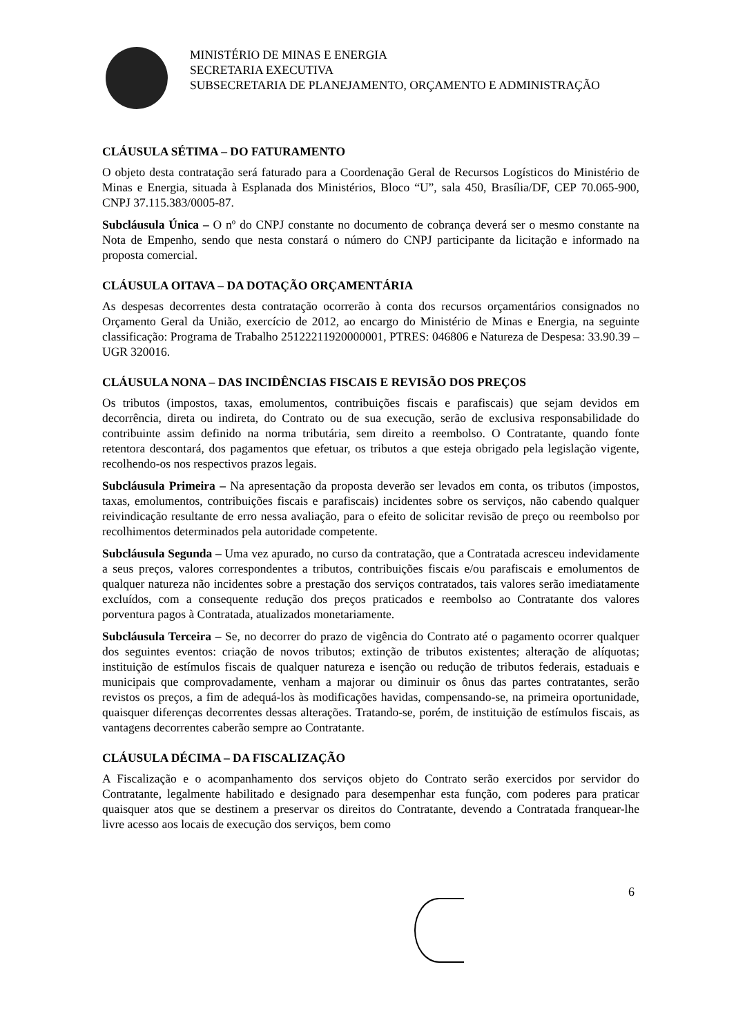MINISTÉRIO DE MINAS E ENERGIA
SECRETARIA EXECUTIVA
SUBSECRETARIA DE PLANEJAMENTO, ORÇAMENTO E ADMINISTRAÇÃO
CLÁUSULA SÉTIMA – DO FATURAMENTO
O objeto desta contratação será faturado para a Coordenação Geral de Recursos Logísticos do Ministério de Minas e Energia, situada à Esplanada dos Ministérios, Bloco “U”, sala 450, Brasília/DF, CEP 70.065-900, CNPJ 37.115.383/0005-87.
Subcláusula Única – O nº do CNPJ constante no documento de cobrança deverá ser o mesmo constante na Nota de Empenho, sendo que nesta constará o número do CNPJ participante da licitação e informado na proposta comercial.
CLÁUSULA OITAVA – DA DOTAÇÃO ORÇAMENTÁRIA
As despesas decorrentes desta contratação ocorrerão à conta dos recursos orçamentários consignados no Orçamento Geral da União, exercício de 2012, ao encargo do Ministério de Minas e Energia, na seguinte classificação: Programa de Trabalho 25122211920000001, PTRES: 046806 e Natureza de Despesa: 33.90.39 – UGR 320016.
CLÁUSULA NONA – DAS INCIDÊNCIAS FISCAIS E REVISÃO DOS PREÇOS
Os tributos (impostos, taxas, emolumentos, contribuições fiscais e parafiscais) que sejam devidos em decorrência, direta ou indireta, do Contrato ou de sua execução, serão de exclusiva responsabilidade do contribuinte assim definido na norma tributária, sem direito a reembolso. O Contratante, quando fonte retentora descontará, dos pagamentos que efetuar, os tributos a que esteja obrigado pela legislação vigente, recolhendo-os nos respectivos prazos legais.
Subcláusula Primeira – Na apresentação da proposta deverão ser levados em conta, os tributos (impostos, taxas, emolumentos, contribuições fiscais e parafiscais) incidentes sobre os serviços, não cabendo qualquer reivindicação resultante de erro nessa avaliação, para o efeito de solicitar revisão de preço ou reembolso por recolhimentos determinados pela autoridade competente.
Subcláusula Segunda – Uma vez apurado, no curso da contratação, que a Contratada acresceu indevidamente a seus preços, valores correspondentes a tributos, contribuições fiscais e/ou parafiscais e emolumentos de qualquer natureza não incidentes sobre a prestação dos serviços contratados, tais valores serão imediatamente excluídos, com a consequente redução dos preços praticados e reembolso ao Contratante dos valores porventura pagos à Contratada, atualizados monetariamente.
Subcláusula Terceira – Se, no decorrer do prazo de vigência do Contrato até o pagamento ocorrer qualquer dos seguintes eventos: criação de novos tributos; extinção de tributos existentes; alteração de alíquotas; instituição de estímulos fiscais de qualquer natureza e isenção ou redução de tributos federais, estaduais e municipais que comprovadamente, venham a majorar ou diminuir os ônus das partes contratantes, serão revistos os preços, a fim de adequá-los às modificações havidas, compensando-se, na primeira oportunidade, quaisquer diferenças decorrentes dessas alterações. Tratando-se, porém, de instituição de estímulos fiscais, as vantagens decorrentes caberão sempre ao Contratante.
CLÁUSULA DÉCIMA – DA FISCALIZAÇÃO
A Fiscalização e o acompanhamento dos serviços objeto do Contrato serão exercidos por servidor do Contratante, legalmente habilitado e designado para desempenhar esta função, com poderes para praticar quaisquer atos que se destinem a preservar os direitos do Contratante, devendo a Contratada franquear-lhe livre acesso aos locais de execução dos serviços, bem como
6